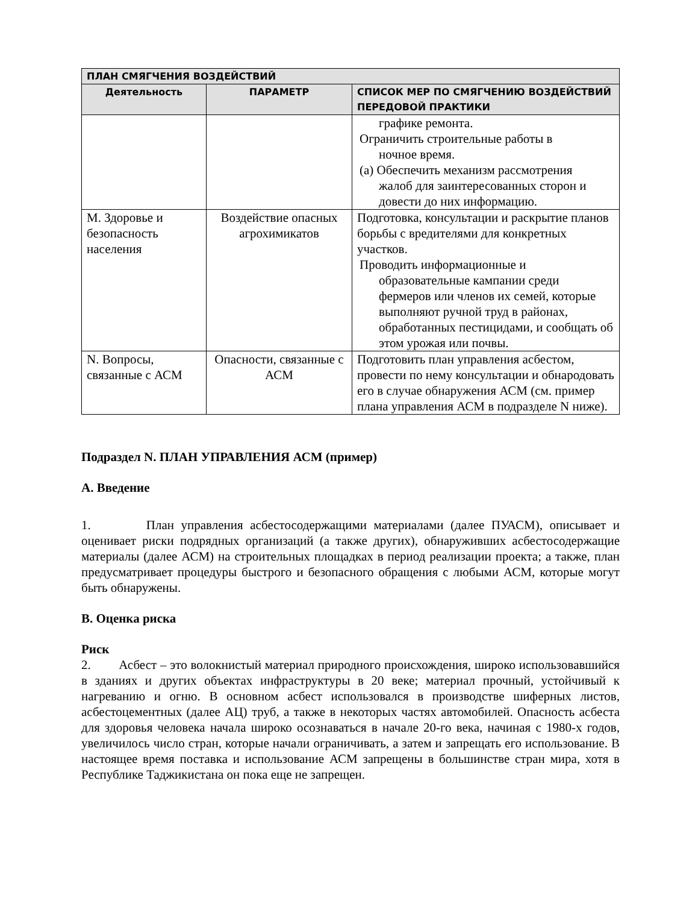| ПЛАН СМЯГЧЕНИЯ ВОЗДЕЙСТВИЙ | | |
| --- | --- | --- |
| Деятельность | ПАРАМЕТР | СПИСОК МЕР ПО СМЯГЧЕНИЮ ВОЗДЕЙСТВИЙ ПЕРЕДОВОЙ ПРАКТИКИ |
| | | графике ремонта. Ограничить строительные работы в ночное время. (a) Обеспечить механизм рассмотрения жалоб для заинтересованных сторон и довести до них информацию. |
| M. Здоровье и безопасность населения | Воздействие опасных агрохимикатов | Подготовка, консультации и раскрытие планов борьбы с вредителями для конкретных участков. Проводить информационные и образовательные кампании среди фермеров или членов их семей, которые выполняют ручной труд в районах, обработанных пестицидами, и сообщать об этом урожая или почвы. |
| N. Вопросы, связанные с АСМ | Опасности, связанные с АСМ | Подготовить план управления асбестом, провести по нему консультации и обнародовать его в случае обнаружения АСМ (см. пример плана управления АСМ в подразделе N ниже). |
Подраздел N. ПЛАН УПРАВЛЕНИЯ АСМ (пример)
A. Введение
1. План управления асбестосодержащими материалами (далее ПУАСМ), описывает и оценивает риски подрядных организаций (а также других), обнаруживших асбестосодержащие материалы (далее АСМ) на строительных площадках в период реализации проекта; а также, план предусматривает процедуры быстрого и безопасного обращения с любыми АСМ, которые могут быть обнаружены.
B. Оценка риска
Риск
2. Асбест – это волокнистый материал природного происхождения, широко использовавшийся в зданиях и других объектах инфраструктуры в 20 веке; материал прочный, устойчивый к нагреванию и огню. В основном асбест использовался в производстве шиферных листов, асбестоцементных (далее АЦ) труб, а также в некоторых частях автомобилей. Опасность асбеста для здоровья человека начала широко осознаваться в начале 20-го века, начиная с 1980-х годов, увеличилось число стран, которые начали ограничивать, а затем и запрещать его использование. В настоящее время поставка и использование АСМ запрещены в большинстве стран мира, хотя в Республике Таджикистана он пока еще не запрещен.